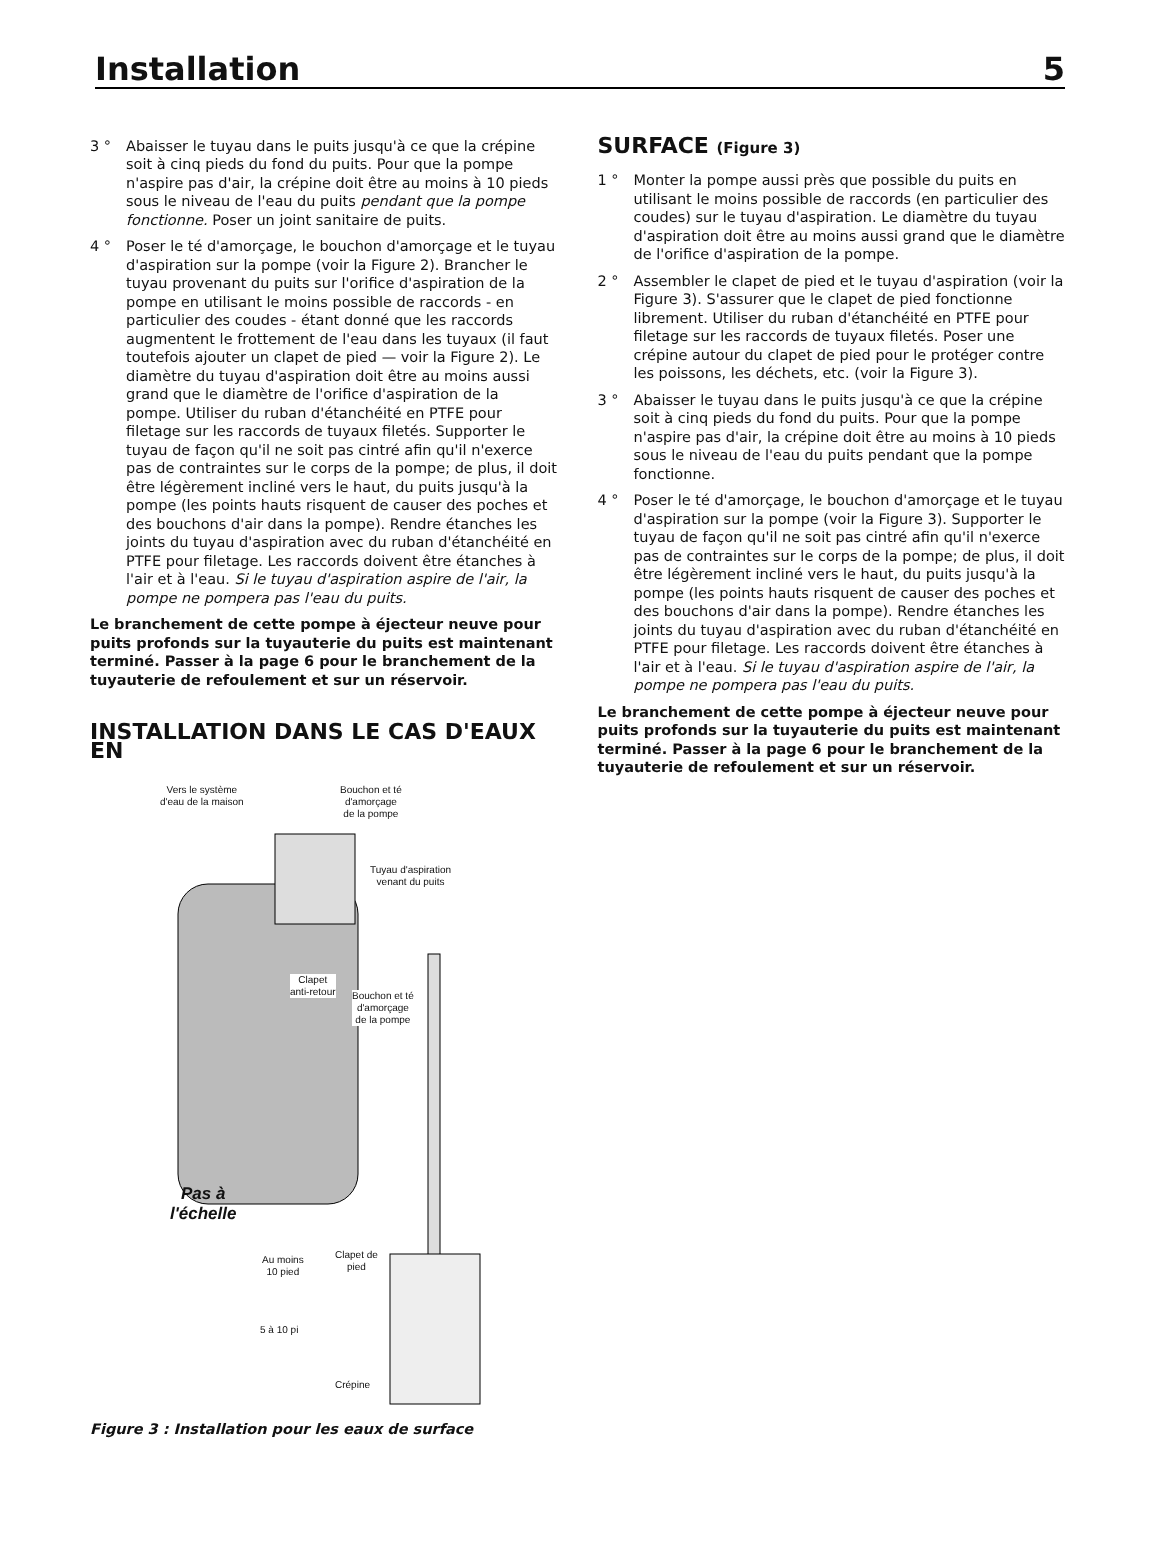Installation 5
3 ° Abaisser le tuyau dans le puits jusqu'à ce que la crépine soit à cinq pieds du fond du puits. Pour que la pompe n'aspire pas d'air, la crépine doit être au moins à 10 pieds sous le niveau de l'eau du puits pendant que la pompe fonctionne. Poser un joint sanitaire de puits.
4 ° Poser le té d'amorçage, le bouchon d'amorçage et le tuyau d'aspiration sur la pompe (voir la Figure 2). Brancher le tuyau provenant du puits sur l'orifice d'aspiration de la pompe en utilisant le moins possible de raccords - en particulier des coudes - étant donné que les raccords augmentent le frottement de l'eau dans les tuyaux (il faut toutefois ajouter un clapet de pied — voir la Figure 2). Le diamètre du tuyau d'aspiration doit être au moins aussi grand que le diamètre de l'orifice d'aspiration de la pompe. Utiliser du ruban d'étanchéité en PTFE pour filetage sur les raccords de tuyaux filetés. Supporter le tuyau de façon qu'il ne soit pas cintré afin qu'il n'exerce pas de contraintes sur le corps de la pompe; de plus, il doit être légèrement incliné vers le haut, du puits jusqu'à la pompe (les points hauts risquent de causer des poches et des bouchons d'air dans la pompe). Rendre étanches les joints du tuyau d'aspiration avec du ruban d'étanchéité en PTFE pour filetage. Les raccords doivent être étanches à l'air et à l'eau. Si le tuyau d'aspiration aspire de l'air, la pompe ne pompera pas l'eau du puits.
Le branchement de cette pompe à éjecteur neuve pour puits profonds sur la tuyauterie du puits est maintenant terminé. Passer à la page 6 pour le branchement de la tuyauterie de refoulement et sur un réservoir.
INSTALLATION DANS LE CAS D'EAUX EN
Vers le système
d'eau de la maison
Bouchon et té
d'amorçage
de la pompe
Tuyau d'aspiration
venant du puits
Clapet
anti-retour Bouchon et té
d'amorçage
de la pompe
Pas à
l'échelle
Au moins
10 pied
Clapet de
pied
5 à 10 pi
Crépine
Figure 3 : Installation pour les eaux de surface
SURFACE (Figure 3)
1 ° Monter la pompe aussi près que possible du puits en utilisant le moins possible de raccords (en particulier des coudes) sur le tuyau d'aspiration. Le diamètre du tuyau d'aspiration doit être au moins aussi grand que le diamètre de l'orifice d'aspiration de la pompe.
2 ° Assembler le clapet de pied et le tuyau d'aspiration (voir la Figure 3). S'assurer que le clapet de pied fonctionne librement. Utiliser du ruban d'étanchéité en PTFE pour filetage sur les raccords de tuyaux filetés. Poser une crépine autour du clapet de pied pour le protéger contre les poissons, les déchets, etc. (voir la Figure 3).
3 ° Abaisser le tuyau dans le puits jusqu'à ce que la crépine soit à cinq pieds du fond du puits. Pour que la pompe n'aspire pas d'air, la crépine doit être au moins à 10 pieds sous le niveau de l'eau du puits pendant que la pompe fonctionne.
4 ° Poser le té d'amorçage, le bouchon d'amorçage et le tuyau d'aspiration sur la pompe (voir la Figure 3). Supporter le tuyau de façon qu'il ne soit pas cintré afin qu'il n'exerce pas de contraintes sur le corps de la pompe; de plus, il doit être légèrement incliné vers le haut, du puits jusqu'à la pompe (les points hauts risquent de causer des poches et des bouchons d'air dans la pompe). Rendre étanches les joints du tuyau d'aspiration avec du ruban d'étanchéité en PTFE pour filetage. Les raccords doivent être étanches à l'air et à l'eau. Si le tuyau d'aspiration aspire de l'air, la pompe ne pompera pas l'eau du puits.
Le branchement de cette pompe à éjecteur neuve pour puits profonds sur la tuyauterie du puits est maintenant terminé. Passer à la page 6 pour le branchement de la tuyauterie de refoulement et sur un réservoir.